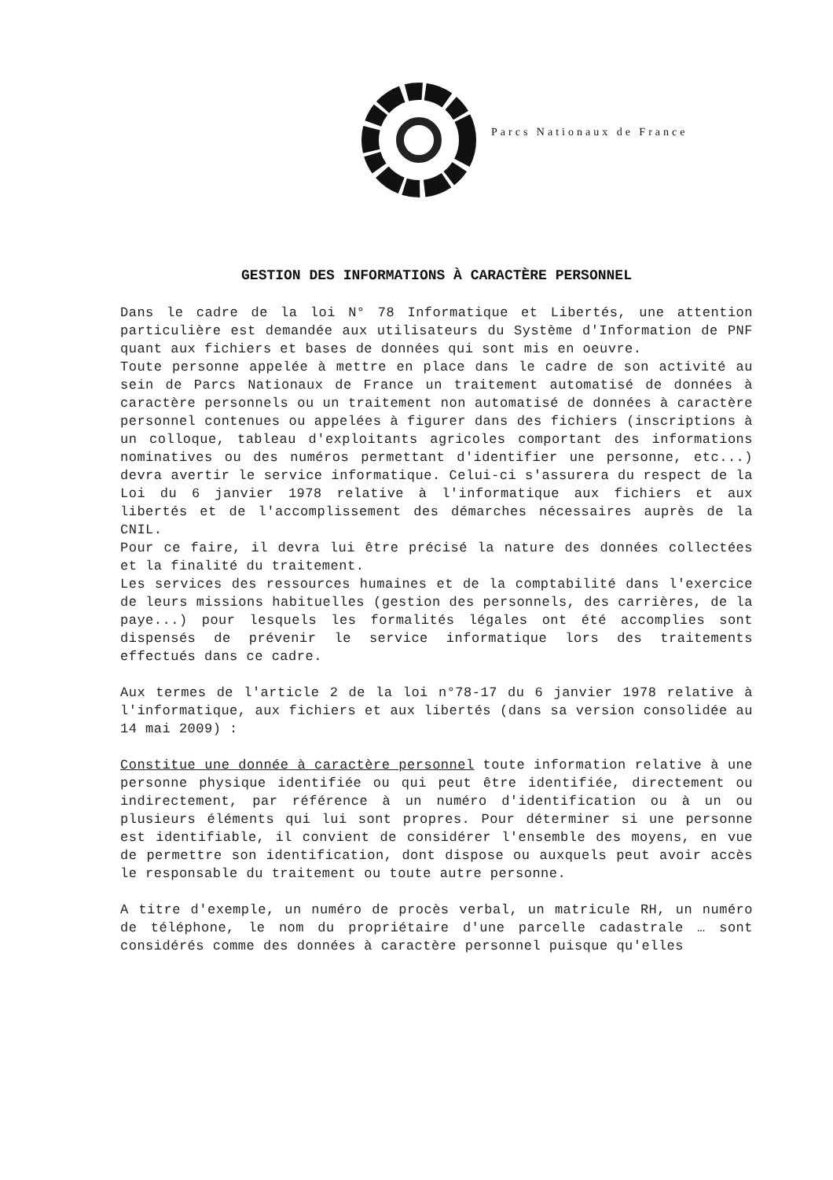Parcs Nationaux de France
GESTION DES INFORMATIONS À CARACTÈRE PERSONNEL
Dans le cadre de la loi N° 78 Informatique et Libertés, une attention particulière est demandée aux utilisateurs du Système d'Information de PNF quant aux fichiers et bases de données qui sont mis en oeuvre.
Toute personne appelée à mettre en place dans le cadre de son activité au sein de Parcs Nationaux de France un traitement automatisé de données à caractère personnels ou un traitement non automatisé de données à caractère personnel contenues ou appelées à figurer dans des fichiers (inscriptions à un colloque, tableau d'exploitants agricoles comportant des informations nominatives ou des numéros permettant d'identifier une personne, etc...) devra avertir le service informatique. Celui-ci s'assurera du respect de la Loi du 6 janvier 1978 relative à l'informatique aux fichiers et aux libertés et de l'accomplissement des démarches nécessaires auprès de la CNIL.
Pour ce faire, il devra lui être précisé la nature des données collectées et la finalité du traitement.
Les services des ressources humaines et de la comptabilité dans l'exercice de leurs missions habituelles (gestion des personnels, des carrières, de la paye...) pour lesquels les formalités légales ont été accomplies sont dispensés de prévenir le service informatique lors des traitements effectués dans ce cadre.
Aux termes de l'article 2 de la loi n°78-17 du 6 janvier 1978 relative à l'informatique, aux fichiers et aux libertés (dans sa version consolidée au 14 mai 2009) :
Constitue une donnée à caractère personnel toute information relative à une personne physique identifiée ou qui peut être identifiée, directement ou indirectement, par référence à un numéro d'identification ou à un ou plusieurs éléments qui lui sont propres. Pour déterminer si une personne est identifiable, il convient de considérer l'ensemble des moyens, en vue de permettre son identification, dont dispose ou auxquels peut avoir accès le responsable du traitement ou toute autre personne.
A titre d'exemple, un numéro de procès verbal, un matricule RH, un numéro de téléphone, le nom du propriétaire d'une parcelle cadastrale … sont considérés comme des données à caractère personnel puisque qu'elles